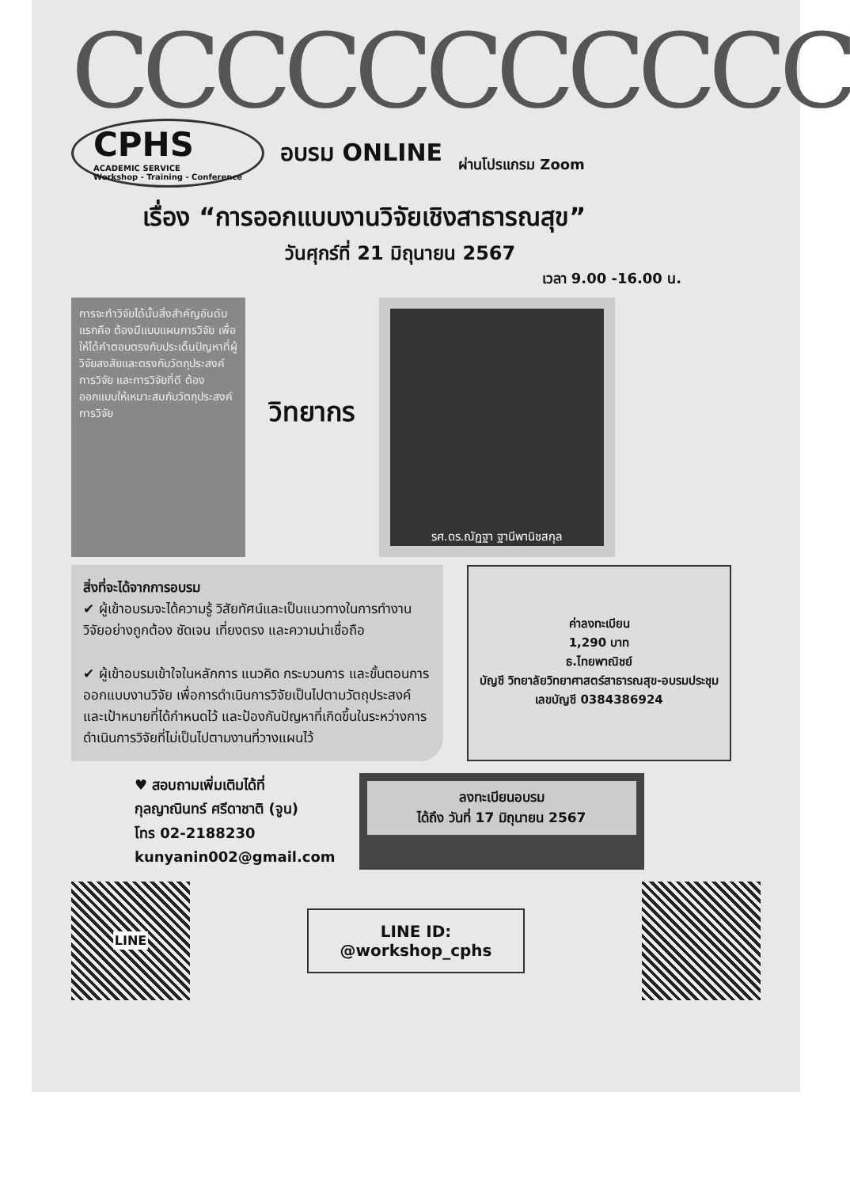CCCCCCCCCCC
CPHS
ACADEMIC SERVICE
Workshop - Training - Conference
อบรม ONLINE
ผ่านโปรแกรม Zoom
เรื่อง “การออกแบบงานวิจัยเชิงสาธารณสุข”
วันศุกร์ที่ 21 มิถุนายน 2567
เวลา 9.00 -16.00 น.
การจะทำวิจัยได้นั้นสิ่งสำคัญอันดับแรกคือ ต้องมีแบบแผนการวิจัย เพื่อให้ได้คำตอบตรงกับประเด็นปัญหาที่ผู้วิจัยสงสัยและตรงกับวัตถุประสงค์การวิจัย และการวิจัยที่ดี ต้องออกแบบให้เหมาะสมกับวัตถุประสงค์การวิจัย
วิทยากร
รศ.ดร.ณัฏฐา ฐานีพานิชสกุล
สิ่งที่จะได้จากการอบรม
✔ ผู้เข้าอบรมจะได้ความรู้ วิสัยทัศน์และเป็นแนวทางในการทำงานวิจัยอย่างถูกต้อง ชัดเจน เที่ยงตรง และความน่าเชื่อถือ
✔ ผู้เข้าอบรมเข้าใจในหลักการ แนวคิด กระบวนการ และขั้นตอนการออกแบบงานวิจัย เพื่อการดำเนินการวิจัยเป็นไปตามวัตถุประสงค์และเป้าหมายที่ได้กำหนดไว้ และป้องกันปัญหาที่เกิดขึ้นในระหว่างการดำเนินการวิจัยที่ไม่เป็นไปตามงานที่วางแผนไว้
ค่าลงทะเบียน
1,290 บาท
ธ.ไทยพาณิชย์
บัญชี วิทยาลัยวิทยาศาสตร์สาธารณสุข-อบรมประชุม
เลขบัญชี 0384386924
♥ สอบถามเพิ่มเติมได้ที่
กุลญาณินทร์ ศรีดาชาติ (จูน)
โทร 02-2188230
kunyanin002@gmail.com
ลงทะเบียนอบรม
ได้ถึง วันที่ 17 มิถุนายน 2567
LINE
LINE ID:
@workshop_cphs